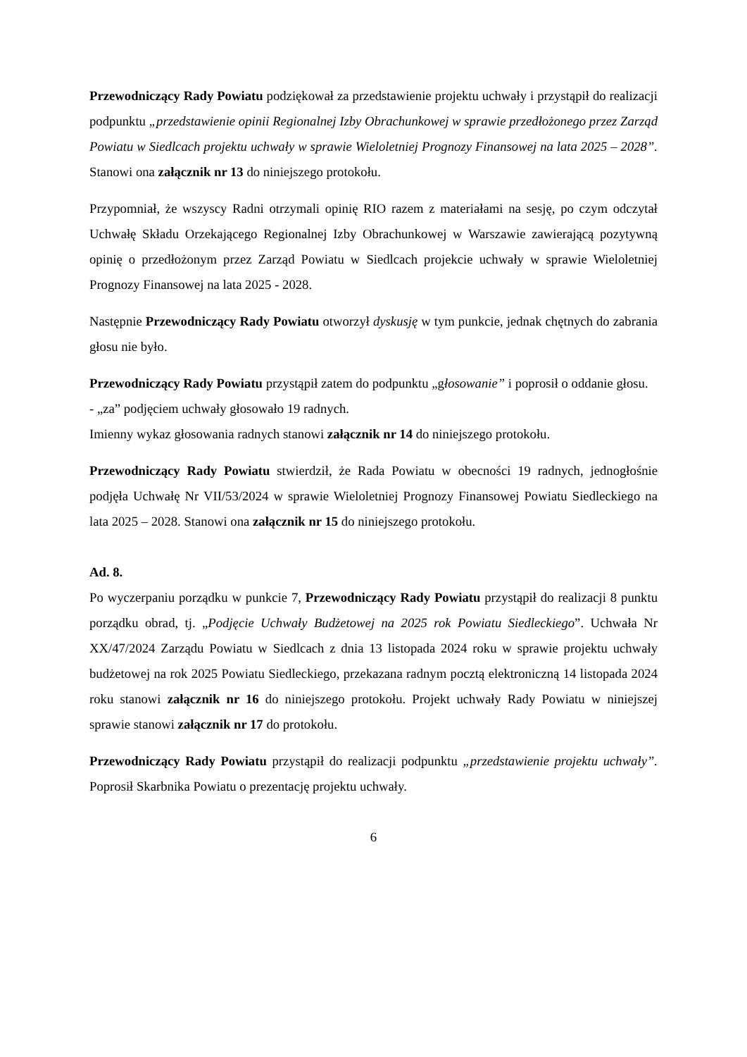Przewodniczący Rady Powiatu podziękował za przedstawienie projektu uchwały i przystąpił do realizacji podpunktu „przedstawienie opinii Regionalnej Izby Obrachunkowej w sprawie przedłożonego przez Zarząd Powiatu w Siedlcach projektu uchwały w sprawie Wieloletniej Prognozy Finansowej na lata 2025 – 2028”. Stanowi ona załącznik nr 13 do niniejszego protokołu.
Przypomniał, że wszyscy Radni otrzymali opinię RIO razem z materiałami na sesję, po czym odczytał Uchwałę Składu Orzekającego Regionalnej Izby Obrachunkowej w Warszawie zawierającą pozytywną opinię o przedłożonym przez Zarząd Powiatu w Siedlcach projekcie uchwały w sprawie Wieloletniej Prognozy Finansowej na lata 2025 - 2028.
Następnie Przewodniczący Rady Powiatu otworzył dyskusję w tym punkcie, jednak chętnych do zabrania głosu nie było.
Przewodniczący Rady Powiatu przystąpił zatem do podpunktu „głosowanie” i poprosił o oddanie głosu.
- „za” podjęciem uchwały głosowało 19 radnych.
Imienny wykaz głosowania radnych stanowi załącznik nr 14 do niniejszego protokołu.
Przewodniczący Rady Powiatu stwierdził, że Rada Powiatu w obecności 19 radnych, jednogłośnie podjęła Uchwałę Nr VII/53/2024 w sprawie Wieloletniej Prognozy Finansowej Powiatu Siedleckiego na lata 2025 – 2028. Stanowi ona załącznik nr 15 do niniejszego protokołu.
Ad. 8.
Po wyczerpaniu porządku w punkcie 7, Przewodniczący Rady Powiatu przystąpił do realizacji 8 punktu porządku obrad, tj. „Podjęcie Uchwały Budżetowej na 2025 rok Powiatu Siedleckiego”. Uchwała Nr XX/47/2024 Zarządu Powiatu w Siedlcach z dnia 13 listopada 2024 roku w sprawie projektu uchwały budżetowej na rok 2025 Powiatu Siedleckiego, przekazana radnym pocztą elektroniczną 14 listopada 2024 roku stanowi załącznik nr 16 do niniejszego protokołu. Projekt uchwały Rady Powiatu w niniejszej sprawie stanowi załącznik nr 17 do protokołu.
Przewodniczący Rady Powiatu przystąpił do realizacji podpunktu „przedstawienie projektu uchwały”. Poprosił Skarbnika Powiatu o prezentację projektu uchwały.
6